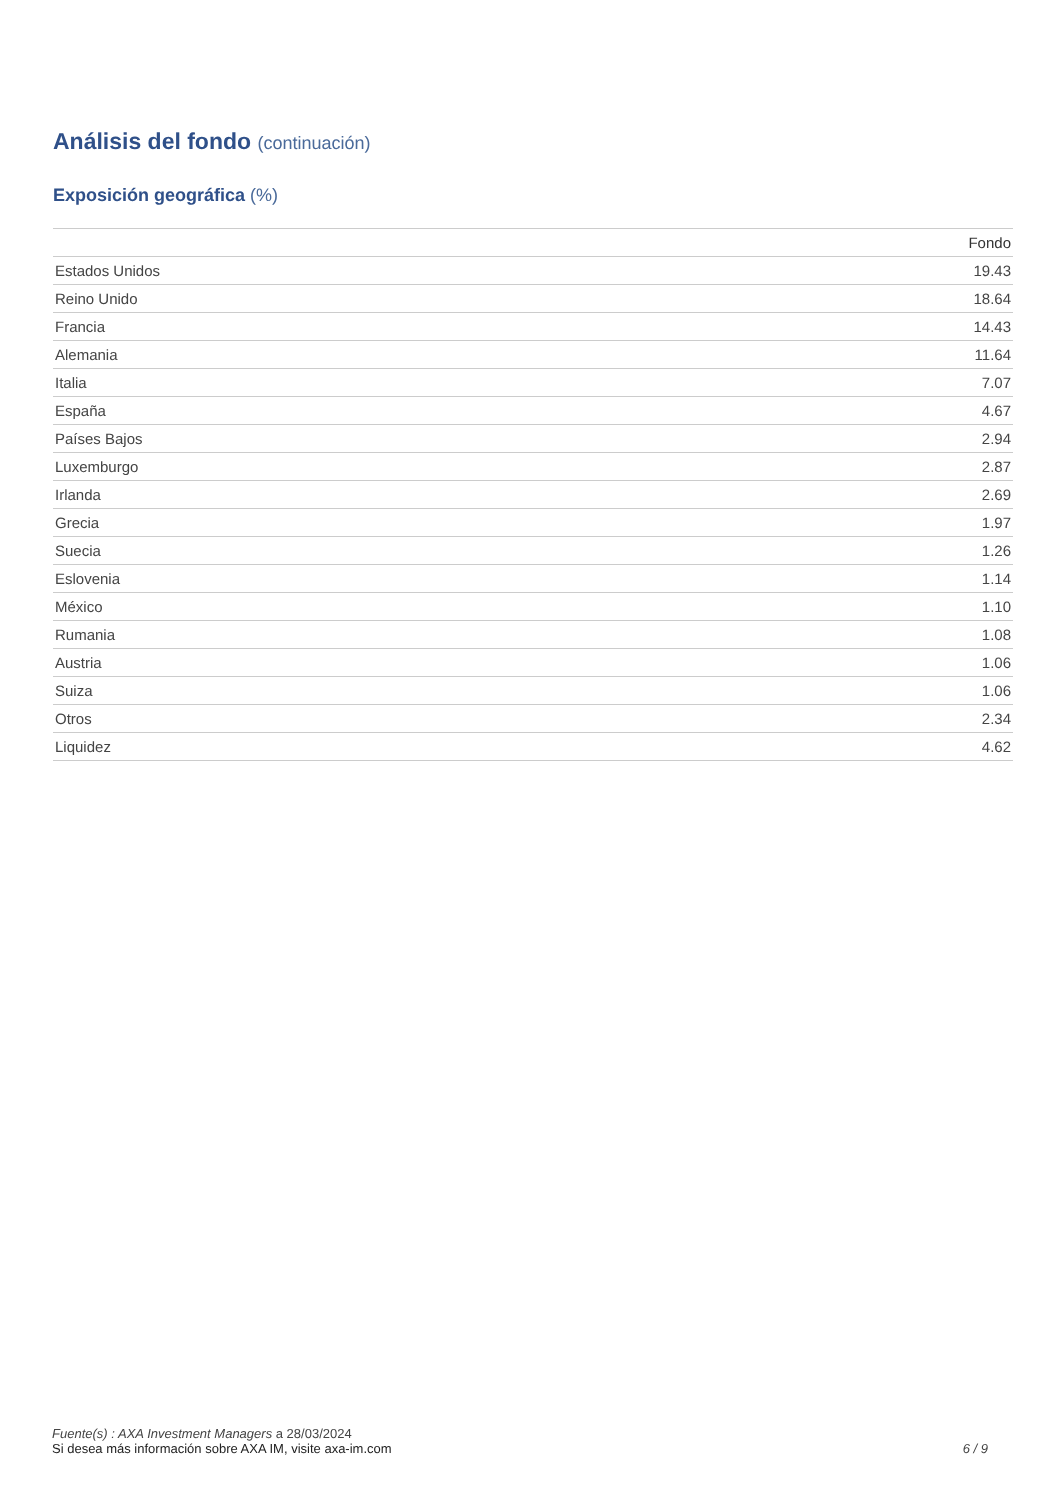Análisis del fondo (continuación)
Exposición geográfica (%)
| | Fondo |
| --- | --- |
| Estados Unidos | 19.43 |
| Reino Unido | 18.64 |
| Francia | 14.43 |
| Alemania | 11.64 |
| Italia | 7.07 |
| España | 4.67 |
| Países Bajos | 2.94 |
| Luxemburgo | 2.87 |
| Irlanda | 2.69 |
| Grecia | 1.97 |
| Suecia | 1.26 |
| Eslovenia | 1.14 |
| México | 1.10 |
| Rumania | 1.08 |
| Austria | 1.06 |
| Suiza | 1.06 |
| Otros | 2.34 |
| Liquidez | 4.62 |
Fuente(s) : AXA Investment Managers a 28/03/2024
Si desea más información sobre AXA IM, visite axa-im.com
6 / 9